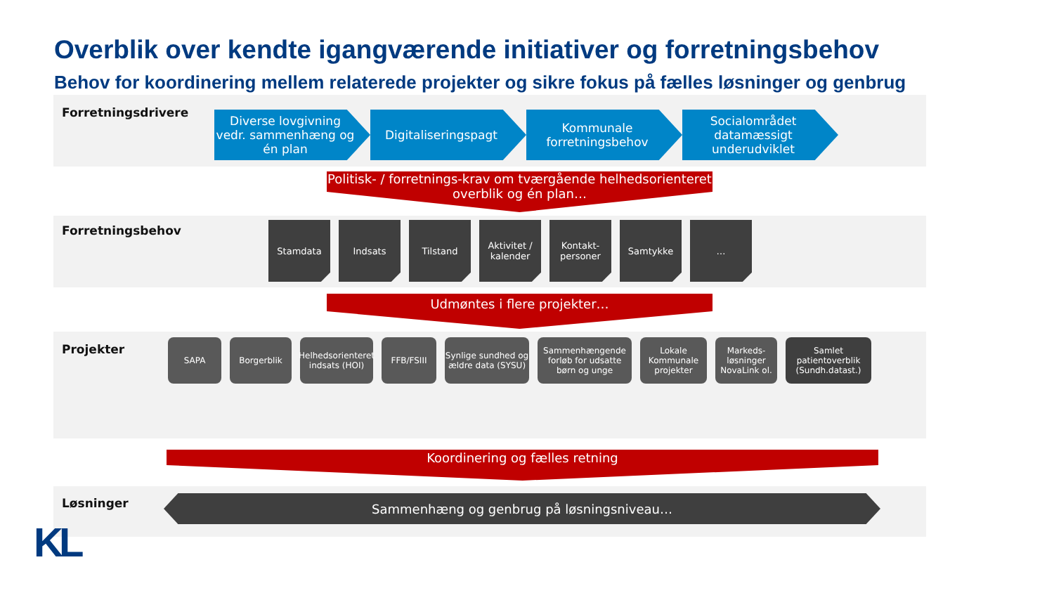Overblik over kendte igangværende initiativer og forretningsbehov
Behov for koordinering mellem relaterede projekter og sikre fokus på fælles løsninger og genbrug
Forretningsdrivere
Diverse lovgivning vedr. sammenhæng og én plan
Digitaliseringspagt Kommunale forretningsbehov
Socialområdet datamæssigt underudviklet
Politisk- / forretnings-krav om tværgående helhedsorienteret overblik og én plan…
Forretningsbehov
Stamdata Indsats Tilstand Aktivitet / kalender
Kontakt-personer
Samtykke …
Udmøntes i flere projekter…
Projekter
SAPA Borgerblik Helhedsorienteret indsats (HOI)
FFB/FSIII Synlige sundhed og ældre data (SYSU)
Sammenhængende forløb for udsatte børn og unge
Lokale Kommunale projekter
Markeds-løsninger NovaLink ol.
Samlet patientoverblik (Sundh.datast.)
Koordinering og fælles retning
Løsninger Sammenhæng og genbrug på løsningsniveau…
KL